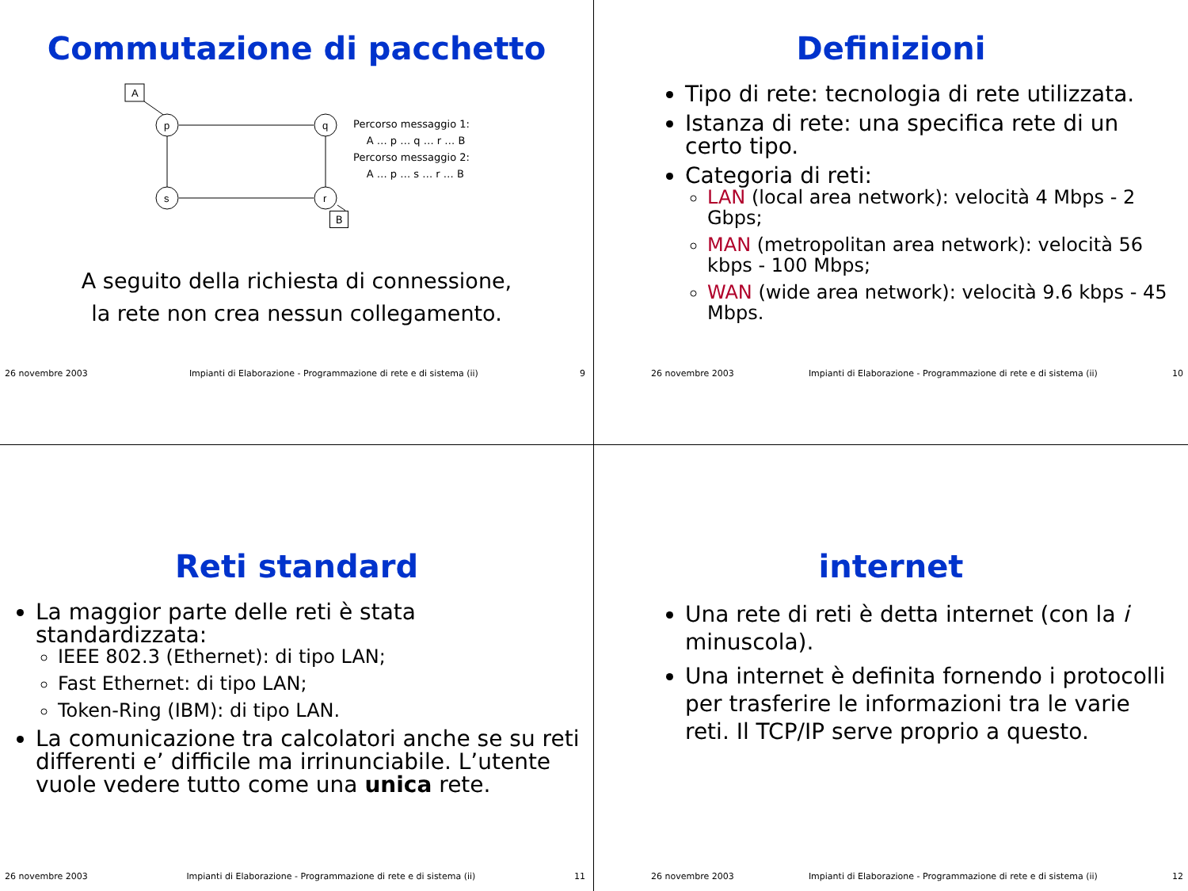Commutazione di pacchetto
A
p
q
s
r
Percorso messaggio 1:
A … p … q … r … B
Percorso messaggio 2:
A … p … s … r … B
B
A seguito della richiesta di connessione,
la rete non crea nessun collegamento.
26 novembre 2003 Impianti di Elaborazione - Programmazione di rete e di sistema (ii) 9
Definizioni
Tipo di rete: tecnologia di rete utilizzata.
Istanza di rete: una specifica rete di un certo tipo.
Categoria di reti:
LAN (local area network): velocità 4 Mbps - 2 Gbps;
MAN (metropolitan area network): velocità 56 kbps - 100 Mbps;
WAN (wide area network): velocità 9.6 kbps - 45 Mbps.
26 novembre 2003 Impianti di Elaborazione - Programmazione di rete e di sistema (ii) 10
Reti standard
La maggior parte delle reti è stata standardizzata:
IEEE 802.3 (Ethernet): di tipo LAN;
Fast Ethernet: di tipo LAN;
Token-Ring (IBM): di tipo LAN.
La comunicazione tra calcolatori anche se su reti differenti e’ difficile ma irrinunciabile. L’utente vuole vedere tutto come una unica rete.
26 novembre 2003 Impianti di Elaborazione - Programmazione di rete e di sistema (ii) 11
internet
Una rete di reti è detta internet (con la i minuscola).
Una internet è definita fornendo i protocolli per trasferire le informazioni tra le varie reti. Il TCP/IP serve proprio a questo.
26 novembre 2003 Impianti di Elaborazione - Programmazione di rete e di sistema (ii) 12